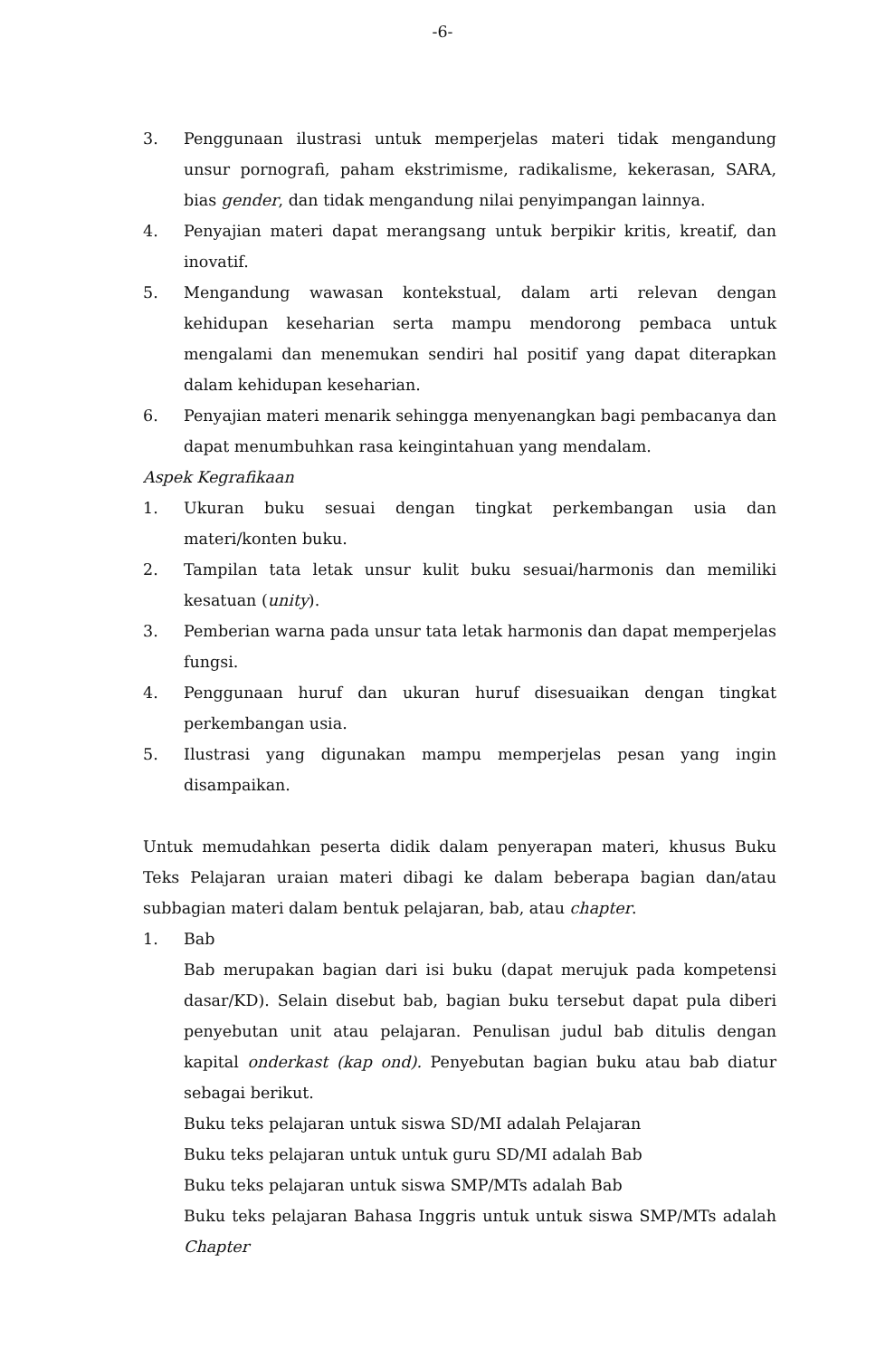-6-
3. Penggunaan ilustrasi untuk memperjelas materi tidak mengandung unsur pornografi, paham ekstrimisme, radikalisme, kekerasan, SARA, bias gender, dan tidak mengandung nilai penyimpangan lainnya.
4. Penyajian materi dapat merangsang untuk berpikir kritis, kreatif, dan inovatif.
5. Mengandung wawasan kontekstual, dalam arti relevan dengan kehidupan keseharian serta mampu mendorong pembaca untuk mengalami dan menemukan sendiri hal positif yang dapat diterapkan dalam kehidupan keseharian.
6. Penyajian materi menarik sehingga menyenangkan bagi pembacanya dan dapat menumbuhkan rasa keingintahuan yang mendalam.
Aspek Kegrafikaan
1. Ukuran buku sesuai dengan tingkat perkembangan usia dan materi/konten buku.
2. Tampilan tata letak unsur kulit buku sesuai/harmonis dan memiliki kesatuan (unity).
3. Pemberian warna pada unsur tata letak harmonis dan dapat memperjelas fungsi.
4. Penggunaan huruf dan ukuran huruf disesuaikan dengan tingkat perkembangan usia.
5. Ilustrasi yang digunakan mampu memperjelas pesan yang ingin disampaikan.
Untuk memudahkan peserta didik dalam penyerapan materi, khusus Buku Teks Pelajaran uraian materi dibagi ke dalam beberapa bagian dan/atau subbagian materi dalam bentuk pelajaran, bab, atau chapter.
1. Bab
Bab merupakan bagian dari isi buku (dapat merujuk pada kompetensi dasar/KD). Selain disebut bab, bagian buku tersebut dapat pula diberi penyebutan unit atau pelajaran. Penulisan judul bab ditulis dengan kapital onderkast (kap ond). Penyebutan bagian buku atau bab diatur sebagai berikut.
Buku teks pelajaran untuk siswa SD/MI adalah Pelajaran
Buku teks pelajaran untuk untuk guru SD/MI adalah Bab
Buku teks pelajaran untuk siswa SMP/MTs adalah Bab
Buku teks pelajaran Bahasa Inggris untuk untuk siswa SMP/MTs adalah Chapter